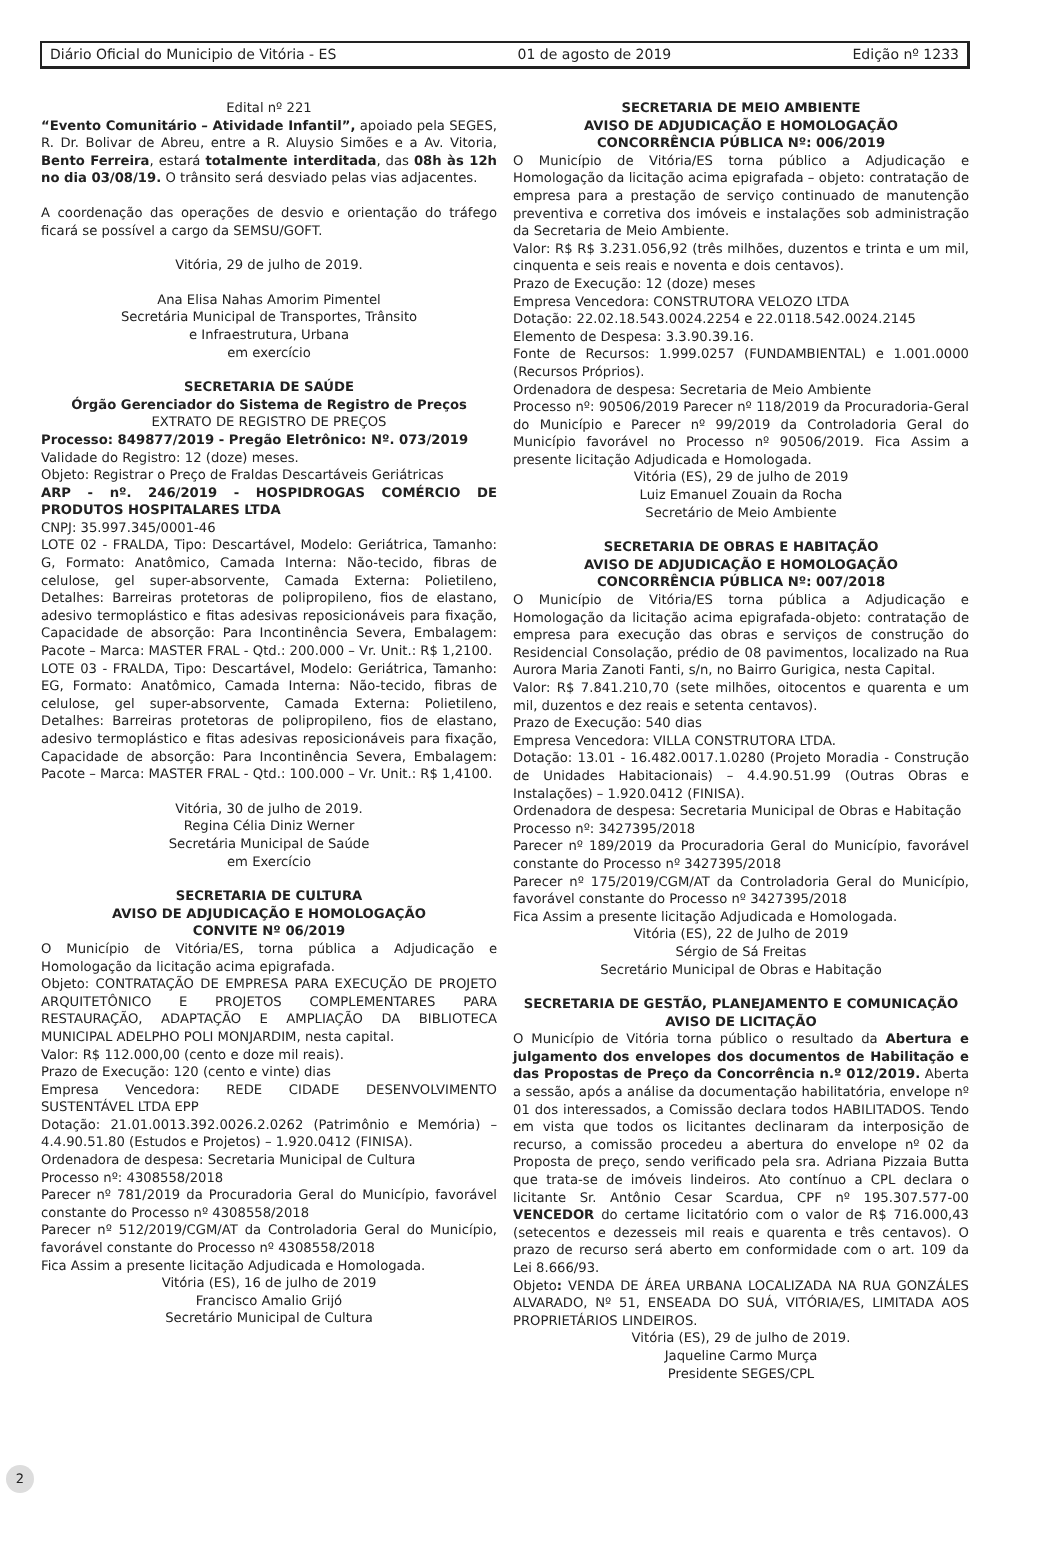Diário Oficial do Municipio de Vitória - ES 01 de agosto de 2019 Edição nº 1233
Edital nº 221
“Evento Comunitário – Atividade Infantil”, apoiado pela SEGES, R. Dr. Bolivar de Abreu, entre a R. Aluysio Simões e a Av. Vitoria, Bento Ferreira, estará totalmente interditada, das 08h às 12h no dia 03/08/19. O trânsito será desviado pelas vias adjacentes.
A coordenação das operações de desvio e orientação do tráfego ficará se possível a cargo da SEMSU/GOFT.
Vitória, 29 de julho de 2019.
Ana Elisa Nahas Amorim Pimentel
Secretária Municipal de Transportes, Trânsito
e Infraestrutura, Urbana
em exercício
SECRETARIA DE SAÚDE
Órgão Gerenciador do Sistema de Registro de Preços
EXTRATO DE REGISTRO DE PREÇOS
Processo: 849877/2019 - Pregão Eletrônico: Nº. 073/2019
Validade do Registro: 12 (doze) meses.
Objeto: Registrar o Preço de Fraldas Descartáveis Geriátricas
ARP - nº. 246/2019 - HOSPIDROGAS COMÉRCIO DE PRODUTOS HOSPITALARES LTDA
CNPJ: 35.997.345/0001-46
LOTE 02 - FRALDA, Tipo: Descartável, Modelo: Geriátrica, Tamanho: G, Formato: Anatômico, Camada Interna: Não-tecido, fibras de celulose, gel super-absorvente, Camada Externa: Polietileno, Detalhes: Barreiras protetoras de polipropileno, fios de elastano, adesivo termoplástico e fitas adesivas reposicionáveis para fixação, Capacidade de absorção: Para Incontinência Severa, Embalagem: Pacote – Marca: MASTER FRAL - Qtd.: 200.000 – Vr. Unit.: R$ 1,2100.
LOTE 03 - FRALDA, Tipo: Descartável, Modelo: Geriátrica, Tamanho: EG, Formato: Anatômico, Camada Interna: Não-tecido, fibras de celulose, gel super-absorvente, Camada Externa: Polietileno, Detalhes: Barreiras protetoras de polipropileno, fios de elastano, adesivo termoplástico e fitas adesivas reposicionáveis para fixação, Capacidade de absorção: Para Incontinência Severa, Embalagem: Pacote – Marca: MASTER FRAL - Qtd.: 100.000 – Vr. Unit.: R$ 1,4100.
Vitória, 30 de julho de 2019.
Regina Célia Diniz Werner
Secretária Municipal de Saúde
em Exercício
SECRETARIA DE CULTURA
AVISO DE ADJUDICAÇÃO E HOMOLOGAÇÃO
CONVITE Nº 06/2019
O Município de Vitória/ES, torna pública a Adjudicação e Homologação da licitação acima epigrafada.
Objeto: CONTRATAÇÃO DE EMPRESA PARA EXECUÇÃO DE PROJETO ARQUITETÔNICO E PROJETOS COMPLEMENTARES PARA RESTAURAÇÃO, ADAPTAÇÃO E AMPLIAÇÃO DA BIBLIOTECA MUNICIPAL ADELPHO POLI MONJARDIM, nesta capital.
Valor: R$ 112.000,00 (cento e doze mil reais).
Prazo de Execução: 120 (cento e vinte) dias
Empresa Vencedora: REDE CIDADE DESENVOLVIMENTO SUSTENTÁVEL LTDA EPP
Dotação: 21.01.0013.392.0026.2.0262 (Patrimônio e Memória) – 4.4.90.51.80 (Estudos e Projetos) – 1.920.0412 (FINISA).
Ordenadora de despesa: Secretaria Municipal de Cultura
Processo nº: 4308558/2018
Parecer nº 781/2019 da Procuradoria Geral do Município, favorável constante do Processo nº 4308558/2018
Parecer nº 512/2019/CGM/AT da Controladoria Geral do Município, favorável constante do Processo nº 4308558/2018
Fica Assim a presente licitação Adjudicada e Homologada.
Vitória (ES), 16 de julho de 2019
Francisco Amalio Grijó
Secretário Municipal de Cultura
SECRETARIA DE MEIO AMBIENTE
AVISO DE ADJUDICAÇÃO E HOMOLOGAÇÃO
CONCORRÊNCIA PÚBLICA Nº: 006/2019
O Município de Vitória/ES torna público a Adjudicação e Homologação da licitação acima epigrafada – objeto: contratação de empresa para a prestação de serviço continuado de manutenção preventiva e corretiva dos imóveis e instalações sob administração da Secretaria de Meio Ambiente.
Valor: R$ R$ 3.231.056,92 (três milhões, duzentos e trinta e um mil, cinquenta e seis reais e noventa e dois centavos).
Prazo de Execução: 12 (doze) meses
Empresa Vencedora: CONSTRUTORA VELOZO LTDA
Dotação: 22.02.18.543.0024.2254 e 22.0118.542.0024.2145
Elemento de Despesa: 3.3.90.39.16.
Fonte de Recursos: 1.999.0257 (FUNDAMBIENTAL) e 1.001.0000 (Recursos Próprios).
Ordenadora de despesa: Secretaria de Meio Ambiente
Processo nº: 90506/2019 Parecer nº 118/2019 da Procuradoria-Geral do Município e Parecer nº 99/2019 da Controladoria Geral do Município favorável no Processo nº 90506/2019. Fica Assim a presente licitação Adjudicada e Homologada.
Vitória (ES), 29 de julho de 2019
Luiz Emanuel Zouain da Rocha
Secretário de Meio Ambiente
SECRETARIA DE OBRAS E HABITAÇÃO
AVISO DE ADJUDICAÇÃO E HOMOLOGAÇÃO
CONCORRÊNCIA PÚBLICA Nº: 007/2018
O Município de Vitória/ES torna pública a Adjudicação e Homologação da licitação acima epigrafada-objeto: contratação de empresa para execução das obras e serviços de construção do Residencial Consolação, prédio de 08 pavimentos, localizado na Rua Aurora Maria Zanoti Fanti, s/n, no Bairro Gurigica, nesta Capital.
Valor: R$ 7.841.210,70 (sete milhões, oitocentos e quarenta e um mil, duzentos e dez reais e setenta centavos).
Prazo de Execução: 540 dias
Empresa Vencedora: VILLA CONSTRUTORA LTDA.
Dotação: 13.01 - 16.482.0017.1.0280 (Projeto Moradia - Construção de Unidades Habitacionais) – 4.4.90.51.99 (Outras Obras e Instalações) – 1.920.0412 (FINISA).
Ordenadora de despesa: Secretaria Municipal de Obras e Habitação
Processo nº: 3427395/2018
Parecer nº 189/2019 da Procuradoria Geral do Município, favorável constante do Processo nº 3427395/2018
Parecer nº 175/2019/CGM/AT da Controladoria Geral do Município, favorável constante do Processo nº 3427395/2018
Fica Assim a presente licitação Adjudicada e Homologada.
Vitória (ES), 22 de Julho de 2019
Sérgio de Sá Freitas
Secretário Municipal de Obras e Habitação
SECRETARIA DE GESTÃO, PLANEJAMENTO E COMUNICAÇÃO
AVISO DE LICITAÇÃO
O Município de Vitória torna público o resultado da Abertura e julgamento dos envelopes dos documentos de Habilitação e das Propostas de Preço da Concorrência n.º 012/2019. Aberta a sessão, após a análise da documentação habilitatória, envelope nº 01 dos interessados, a Comissão declara todos HABILITADOS. Tendo em vista que todos os licitantes declinaram da interposição de recurso, a comissão procedeu a abertura do envelope nº 02 da Proposta de preço, sendo verificado pela sra. Adriana Pizzaia Butta que trata-se de imóveis lindeiros. Ato contínuo a CPL declara o licitante Sr. Antônio Cesar Scardua, CPF nº 195.307.577-00 VENCEDOR do certame licitatório com o valor de R$ 716.000,43 (setecentos e dezesseis mil reais e quarenta e três centavos). O prazo de recurso será aberto em conformidade com o art. 109 da Lei 8.666/93.
Objeto: VENDA DE ÁREA URBANA LOCALIZADA NA RUA GONZÁLES ALVARADO, Nº 51, ENSEADA DO SUÁ, VITÓRIA/ES, LIMITADA AOS PROPRIETÁRIOS LINDEIROS.
Vitória (ES), 29 de julho de 2019.
Jaqueline Carmo Murça
Presidente SEGES/CPL
2